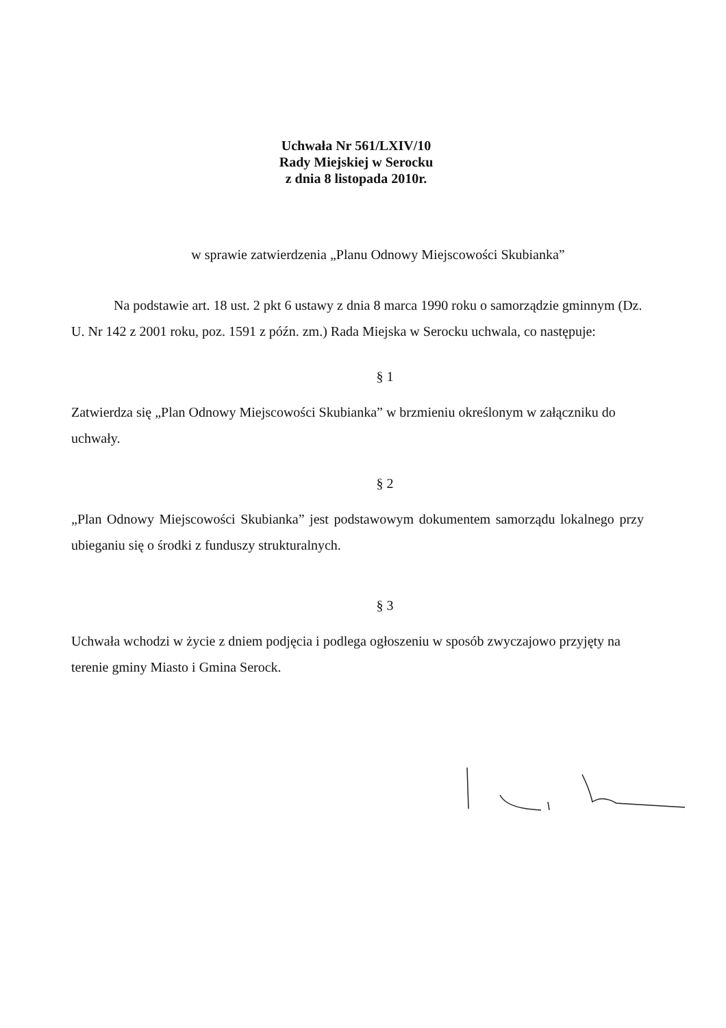Uchwała Nr 561/LXIV/10
Rady Miejskiej w Serocku
z dnia 8 listopada 2010r.
w sprawie zatwierdzenia „Planu Odnowy Miejscowości Skubianka”
Na podstawie art. 18 ust. 2 pkt 6 ustawy z dnia 8 marca 1990 roku o samorządzie gminnym (Dz. U. Nr 142 z 2001 roku, poz. 1591 z późn. zm.) Rada Miejska w Serocku uchwala, co następuje:
§ 1
Zatwierdza się „Plan Odnowy Miejscowości Skubianka” w brzmieniu określonym w załączniku do uchwały.
§ 2
„Plan Odnowy Miejscowości Skubianka” jest podstawowym dokumentem samorządu lokalnego przy ubieganiu się o środki z funduszy strukturalnych.
§ 3
Uchwała wchodzi w życie z dniem podjęcia i podlega ogłoszeniu w sposób zwyczajowo przyjęty na terenie gminy Miasto i Gmina Serock.